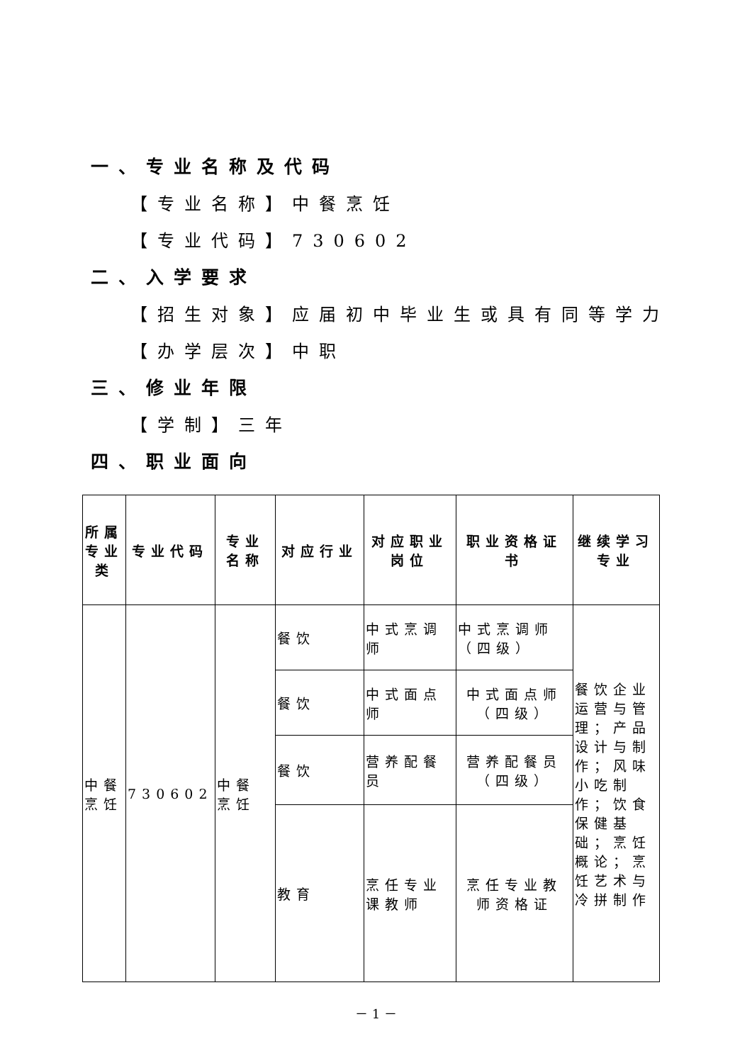一、专业名称及代码
【专业名称】中餐烹饪
【专业代码】730602
二、入学要求
【招生对象】应届初中毕业生或具有同等学力
【办学层次】中职
三、修业年限
【学制】三年
四、职业面向
| 所属专业类 | 专业代码 | 专业名称 | 对应行业 | 对应职业岗位 | 职业资格证书 | 继续学习专业 |
| --- | --- | --- | --- | --- | --- | --- |
| 中餐烹饪 | 730602 | 中餐烹饪 | 餐饮 | 中式烹调师 | 中式烹调师（四级） | 餐饮企业运营与管理；产品设计与制作；风味小吃制作；饮食保健基础；烹饪概论；烹饪艺术与冷拼制作 |
| | | | 餐饮 | 中式面点师 | 中式面点师（四级） | |
| | | | 餐饮 | 营养配餐员 | 营养配餐员（四级） | |
| | | | 教育 | 烹任专业课教师 | 烹任专业教师资格证 | |
－ 1 －